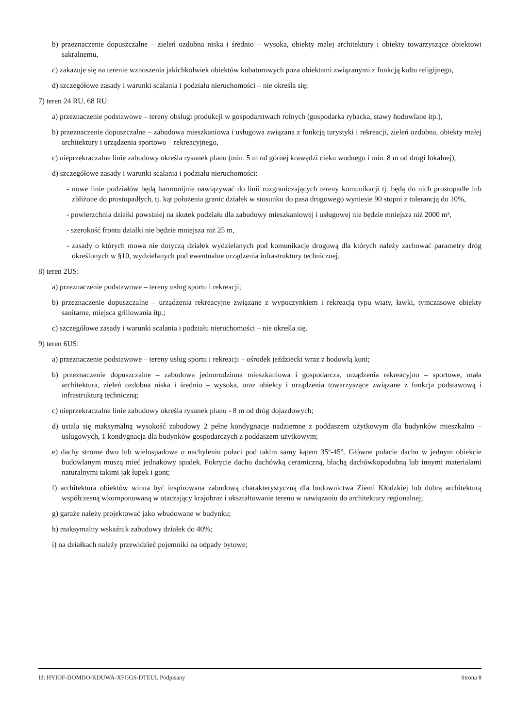b) przeznaczenie dopuszczalne – zieleń ozdobna niska i średnio – wysoka, obiekty małej architektury i obiekty towarzyszące obiektowi sakralnemu,
c) zakazuje się na terenie wznoszenia jakichkolwiek obiektów kubaturowych poza obiektami związanymi z funkcją kultu religijnego,
d) szczegółowe zasady i warunki scalania i podziału nieruchomości – nie określa się;
7) teren 24 RU, 68 RU:
a) przeznaczenie podstawowe – tereny obsługi produkcji w gospodarstwach rolnych (gospodarka rybacka, stawy hodowlane itp.),
b) przeznaczenie dopuszczalne – zabudowa mieszkaniowa i usługowa związana z funkcją turystyki i rekreacji, zieleń ozdobna, obiekty małej architektury i urządzenia sportowo – rekreacyjnego,
c) nieprzekraczalne linie zabudowy określa rysunek planu (min. 5 m od górnej krawędzi cieku wodnego i min. 8 m od drogi lokalnej),
d) szczegółowe zasady i warunki scalania i podziału nieruchomości:
- nowe linie podziałów będą harmonijnie nawiązywać do linii rozgraniczających tereny komunikacji tj. będą do nich prostopadłe lub zbliżone do prostopadłych, tj. kąt położenia granic działek w stosunku do pasa drogowego wyniesie 90 stopni z tolerancją do 10%,
- powierzchnia działki powstałej na skutek podziału dla zabudowy mieszkaniowej i usługowej nie będzie mniejsza niż 2000 m²,
- szerokość frontu działki nie będzie mniejsza niż 25 m,
- zasady o których mowa nie dotyczą działek wydzielanych pod komunikację drogową dla których należy zachować parametry dróg określonych w §10, wydzielanych pod ewentualne urządzenia infrastruktury technicznej,
8) teren 2US:
a) przeznaczenie podstawowe – tereny usług sportu i rekreacji;
b) przeznaczenie dopuszczalne – urządzenia rekreacyjne związane z wypoczynkiem i rekreacją typu wiaty, ławki, tymczasowe obiekty sanitarne, miejsca grillowania itp.;
c) szczegółowe zasady i warunki scalania i podziału nieruchomości – nie określa się.
9) teren 6US:
a) przeznaczenie podstawowe – tereny usług sportu i rekreacji – ośrodek jeździecki wraz z hodowlą koni;
b) przeznaczenie dopuszczalne – zabudowa jednorodzinna mieszkaniowa i gospodarcza, urządzenia rekreacyjno – sportowe, mała architektura, zieleń ozdobna niska i średnio – wysoka, oraz obiekty i urządzenia towarzyszące związane z funkcja podstawową i infrastrukturą techniczną;
c) nieprzekraczalne linie zabudowy określa rysunek planu - 8 m od dróg dojazdowych;
d) ustala się maksymalną wysokość zabudowy 2 pełne kondygnacje nadziemne z poddaszem użytkowym dla budynków mieszkalno – usługowych, 1 kondygnacja dla budynków gospodarczych z poddaszem użytkowym;
e) dachy strome dwu lub wielospadowe o nachyleniu połaci pod takim samy kątem 35º-45°. Główne połacie dachu w jednym obiekcie budowlanym muszą mieć jednakowy spadek. Pokrycie dachu dachówką ceramiczną, blachą dachówkopodobną lub innymi materiałami naturalnymi takimi jak łupek i gont;
f) architektura obiektów winna być inspirowana zabudową charakterystyczną dla budownictwa Ziemi Kłodzkiej lub dobrą architekturą współczesną wkomponowaną w otaczający krajobraz i ukształtowanie terenu w nawiązaniu do architektury regionalnej;
g) garaże należy projektować jako wbudowane w budynku;
h) maksymalny wskaźnik zabudowy działek do 40%;
i) na działkach należy przewidzieć pojemniki na odpady bytowe;
Id: HYIOF-DOMDO-KDUWA-XFGGS-DTEUI. Podpisany Strona 8